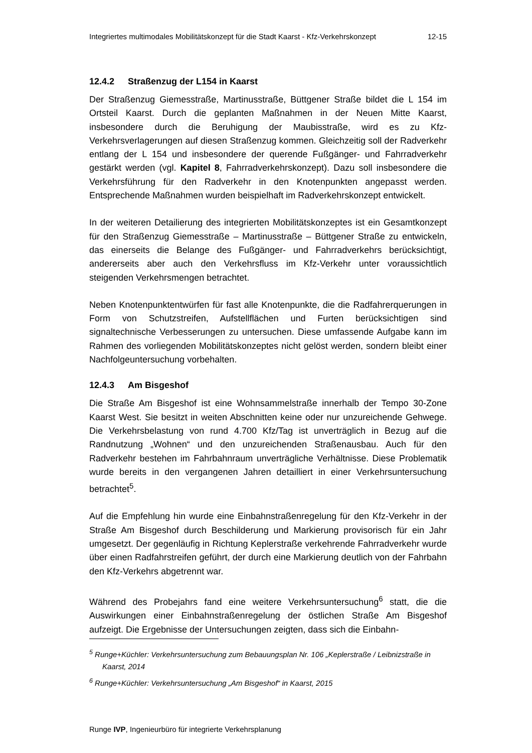Integriertes multimodales Mobilitätskonzept für die Stadt Kaarst - Kfz-Verkehrskonzept 12-15
12.4.2 Straßenzug der L154 in Kaarst
Der Straßenzug Giemesstraße, Martinusstraße, Büttgener Straße bildet die L 154 im Ortsteil Kaarst. Durch die geplanten Maßnahmen in der Neuen Mitte Kaarst, insbesondere durch die Beruhigung der Maubisstraße, wird es zu Kfz-Verkehrsverlagerungen auf diesen Straßenzug kommen. Gleichzeitig soll der Radverkehr entlang der L 154 und insbesondere der querende Fußgänger- und Fahrradverkehr gestärkt werden (vgl. Kapitel 8, Fahrradverkehrskonzept). Dazu soll insbesondere die Verkehrsführung für den Radverkehr in den Knotenpunkten angepasst werden. Entsprechende Maßnahmen wurden beispielhaft im Radverkehrskonzept entwickelt.
In der weiteren Detailierung des integrierten Mobilitätskonzeptes ist ein Gesamtkonzept für den Straßenzug Giemesstraße – Martinusstraße – Büttgener Straße zu entwickeln, das einerseits die Belange des Fußgänger- und Fahrradverkehrs berücksichtigt, andererseits aber auch den Verkehrsfluss im Kfz-Verkehr unter voraussichtlich steigenden Verkehrsmengen betrachtet.
Neben Knotenpunktentwürfen für fast alle Knotenpunkte, die die Radfahrerquerungen in Form von Schutzstreifen, Aufstellflächen und Furten berücksichtigen sind signaltechnische Verbesserungen zu untersuchen. Diese umfassende Aufgabe kann im Rahmen des vorliegenden Mobilitätskonzeptes nicht gelöst werden, sondern bleibt einer Nachfolgeuntersuchung vorbehalten.
12.4.3 Am Bisgeshof
Die Straße Am Bisgeshof ist eine Wohnsammelstraße innerhalb der Tempo 30-Zone Kaarst West. Sie besitzt in weiten Abschnitten keine oder nur unzureichende Gehwege. Die Verkehrsbelastung von rund 4.700 Kfz/Tag ist unverträglich in Bezug auf die Randnutzung „Wohnen“ und den unzureichenden Straßenausbau. Auch für den Radverkehr bestehen im Fahrbahnraum unverträgliche Verhältnisse. Diese Problematik wurde bereits in den vergangenen Jahren detailliert in einer Verkehrsuntersuchung betrachtet<sup>5</sup>.
Auf die Empfehlung hin wurde eine Einbahnstraßenregelung für den Kfz-Verkehr in der Straße Am Bisgeshof durch Beschilderung und Markierung provisorisch für ein Jahr umgesetzt. Der gegenläufig in Richtung Keplerstraße verkehrende Fahrradverkehr wurde über einen Radfahrstreifen geführt, der durch eine Markierung deutlich von der Fahrbahn den Kfz-Verkehrs abgetrennt war.
Während des Probejahrs fand eine weitere Verkehrsuntersuchung<sup>6</sup> statt, die die Auswirkungen einer Einbahnstraßenregelung der östlichen Straße Am Bisgeshof aufzeigt. Die Ergebnisse der Untersuchungen zeigten, dass sich die Einbahn-
<sup>5</sup> Runge+Küchler: Verkehrsuntersuchung zum Bebauungsplan Nr. 106 „Keplerstraße / Leibnizstraße in Kaarst, 2014
<sup>6</sup> Runge+Küchler: Verkehrsuntersuchung „Am Bisgeshof“ in Kaarst, 2015
Runge IVP, Ingenieurbüro für integrierte Verkehrsplanung